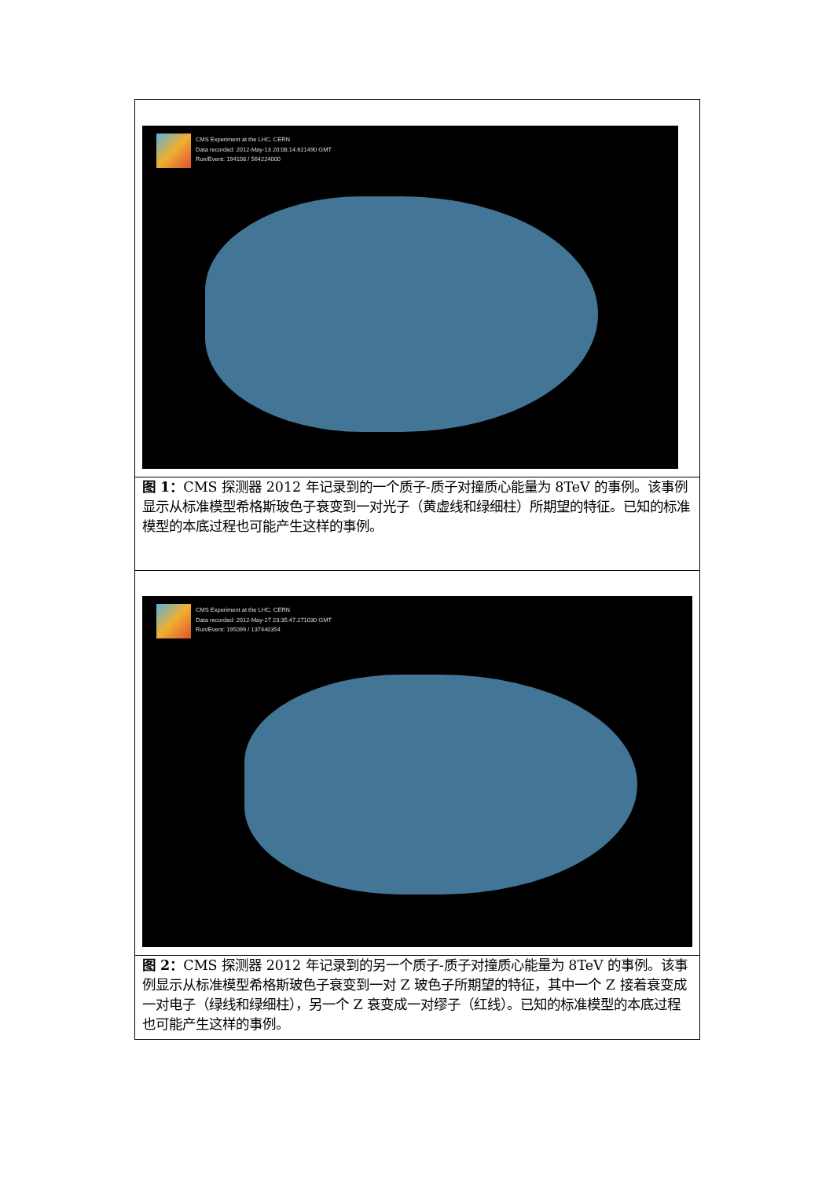| CMS Experiment at the LHC, CERN Data recorded: 2012-May-13 20:08:14.621490 GMT Run/Event: 194108 / 564224000 |
| 图 1： CMS 探测器 2012 年记录到的一个质子-质子对撞质心能量为 8TeV 的事例。该事例显示从标准模型希格斯玻色子衰变到一对光子（黄虚线和绿细柱）所期望的特征。已知的标准模型的本底过程也可能产生这样的事例。 |
| CMS Experiment at the LHC, CERN Data recorded: 2012-May-27 23:35:47.271030 GMT Run/Event: 195099 / 137440354 |
| 图 2： CMS 探测器 2012 年记录到的另一个质子-质子对撞质心能量为 8TeV 的事例。该事例显示从标准模型希格斯玻色子衰变到一对 Z 玻色子所期望的特征，其中一个 Z 接着衰变成一对电子（绿线和绿细柱），另一个 Z 衰变成一对缪子（红线）。已知的标准模型的本底过程也可能产生这样的事例。 |